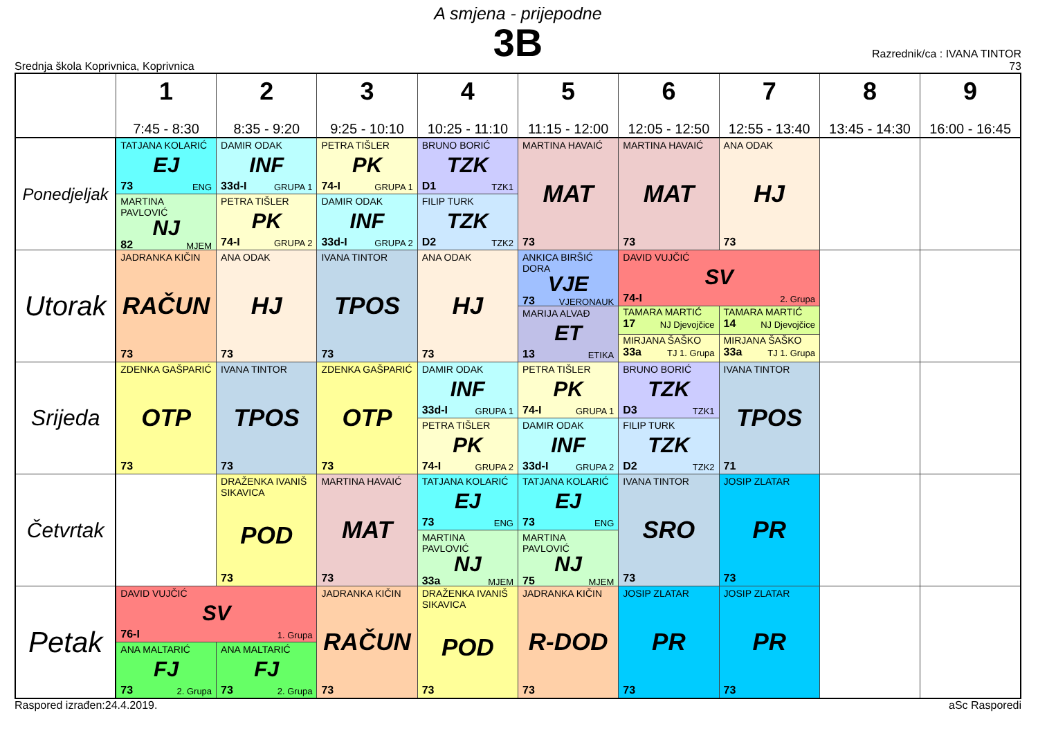A smjena - prijepodne
3B
Srednja škola Koprivnica, Koprivnica
Razrednik/ca : IVANA TINTOR
73
| | 1 7:45 - 8:30 | 2 8:35 - 9:20 | 3 9:25 - 10:10 | 4 10:25 - 11:10 | 5 11:15 - 12:00 | 6 12:05 - 12:50 | 7 12:55 - 13:40 | 8 13:45 - 14:30 | 9 16:00 - 16:45 |
| --- | --- | --- | --- | --- | --- | --- | --- | --- | --- |
| Ponedjeljak | TATJANA KOLARIĆ EJ 73 ENG | DAMIR ODAK INF 33d-I GRUPA 1 | PETRA TIŠLER PK 74-I GRUPA 1 | BRUNO BORIĆ TZK D1 TZK1 | MARTINA HAVAIĆ MAT 73 | MARTINA HAVAIĆ MAT 73 | ANA ODAK HJ 73 | | |
| | MARTINA PAVLOVIĆ NJ 82 MJEM | PETRA TIŠLER PK 74-I GRUPA 2 | DAMIR ODAK INF 33d-I GRUPA 2 | FILIP TURK TZK D2 TZK2 | | | | | |
| Utorak | JADRANKA KIČIN RAČUN 73 | ANA ODAK HJ 73 | IVANA TINTOR TPOS 73 | ANA ODAK HJ 73 | ANKICA BIRŠIĆ DORA VJE 73 VJERONAUK | DAVID VUJČIĆ SV 74-I 2. Grupa | | | |
| | | | | | MARIJA ALVAĐ ET 13 ETIKA | TAMARA MARTIĆ 17 NJ Djevojčice | TAMARA MARTIĆ 14 NJ Djevojčice | | |
| | | | | | | MIRJANA ŠAŠKO 33a TJ 1. Grupa | MIRJANA ŠAŠKO 33a TJ 1. Grupa | | |
| Srijeda | ZDENKA GAŠPARIĆ OTP 73 | IVANA TINTOR TPOS 73 | ZDENKA GAŠPARIĆ OTP 73 | DAMIR ODAK INF 33d-I GRUPA 1 | PETRA TIŠLER PK 74-I GRUPA 1 | BRUNO BORIĆ TZK D3 TZK1 | IVANA TINTOR TPOS 71 | | |
| | | | | PETRA TIŠLER PK 74-I GRUPA 2 | DAMIR ODAK INF 33d-I GRUPA 2 | FILIP TURK TZK D2 TZK2 | | | |
| Četvrtak | | DRAŽENKA IVANIŠ SIKAVICA POD 73 | MARTINA HAVAIĆ MAT 73 | TATJANA KOLARIĆ EJ 73 ENG | TATJANA KOLARIĆ EJ 73 ENG | IVANA TINTOR SRO 73 | JOSIP ZLATAR PR 73 | | |
| | | | | MARTINA PAVLOVIĆ NJ 33a MJEM | MARTINA PAVLOVIĆ NJ 75 MJEM | | | | |
| Petak | DAVID VUJČIĆ SV 76-I 1. Grupa | | JADRANKA KIČIN RAČUN 73 | DRAŽENKA IVANIŠ SIKAVICA POD 73 | JADRANKA KIČIN R-DOD 73 | JOSIP ZLATAR PR 73 | JOSIP ZLATAR PR 73 | | |
| | ANA MALTARIĆ FJ 73 2. Grupa | ANA MALTARIĆ FJ 73 2. Grupa | | | | | | | |
Raspored izrađen:24.4.2019. aSc Rasporedi